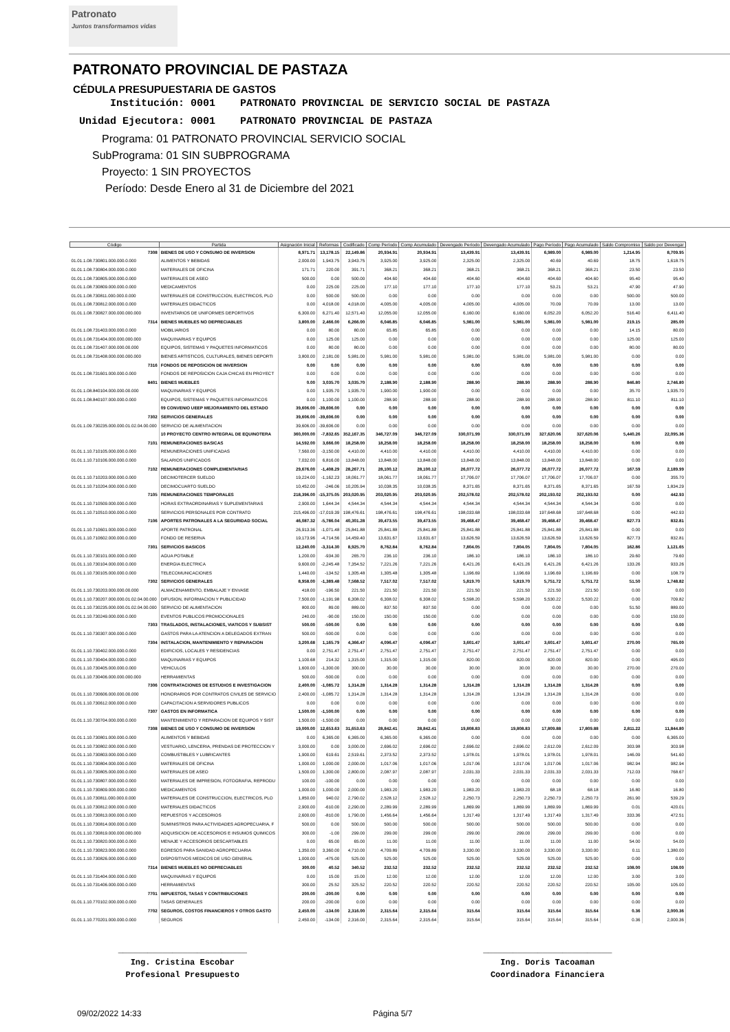Patronato
Juntos transformamos vidas
PATRONATO PROVINCIAL DE PASTAZA
CÉDULA PRESUPUESTARIA DE GASTOS
Institución: 0001 PATRONATO PROVINCIAL DE SERVICIO SOCIAL DE PASTAZA Unidad Ejecutora: 0001 PATRONATO PROVINCIAL DE PASTAZA
Programa: 01 PATRONATO PROVINCIAL SERVICIO SOCIAL
SubPrograma: 01 SIN SUBPROGRAMA
Proyecto: 1 SIN PROYECTOS
Período: Desde Enero al 31 de Diciembre del 2021
| Código | Partida | Asignación Inicial | Reformas | Codificado | Comp Período | Comp Acumulado | Devengado Período | Devengado Acumulado | Pago Período | Pago Acumulado | Saldo Compromiso | Saldo por Devengar |
| --- | --- | --- | --- | --- | --- | --- | --- | --- | --- | --- | --- | --- |
| 7308 | BIENES DE USO Y CONSUMO DE INVERSION | 8,971.71 | 13,178.15 | 22,149.86 | 20,934.91 | 20,934.91 | 13,439.91 | 13,439.91 | 6,989.00 | 6,989.00 | 1,214.95 | 8,709.95 |
| 01.01.1.08.730801.000.000.0.000 | ALIMENTOS Y BEBIDAS | 2,000.00 | 1,943.75 | 3,943.75 | 3,925.00 | 3,925.00 | 2,325.00 | 2,325.00 | 40.69 | 40.69 | 18.75 | 1,618.75 |
| 01.01.1.08.730804.000.000.0.000 | MATERIALES DE OFICINA | 171.71 | 220.00 | 391.71 | 368.21 | 368.21 | 368.21 | 368.21 | 368.21 | 368.21 | 23.50 | 23.50 |
| 01.01.1.08.730805.000.000.0.000 | MATERIALES DE ASEO | 500.00 | 0.00 | 500.00 | 404.60 | 404.60 | 404.60 | 404.60 | 404.60 | 404.60 | 95.40 | 95.40 |
| 01.01.1.08.730809.000.000.0.000 | MEDICAMENTOS | 0.00 | 225.00 | 225.00 | 177.10 | 177.10 | 177.10 | 177.10 | 53.21 | 53.21 | 47.90 | 47.90 |
| 01.01.1.08.730811.000.000.0.000 | MATERIALES DE CONSTRUCCION, ELECTRICOS, PLO | 0.00 | 500.00 | 500.00 | 0.00 | 0.00 | 0.00 | 0.00 | 0.00 | 0.00 | 500.00 | 500.00 |
| 01.01.1.08.730812.000.000.0.000 | MATERIALES DIDACTICOS | 0.00 | 4,018.00 | 4,018.00 | 4,005.00 | 4,005.00 | 4,005.00 | 4,005.00 | 70.09 | 70.09 | 13.00 | 13.00 |
| 01.01.1.08.730827.000.000.000.000 | INVENTARIOS DE UNIFORMES DEPORTIVOS | 6,300.00 | 6,271.40 | 12,571.40 | 12,055.00 | 12,055.00 | 6,160.00 | 6,160.00 | 6,052.20 | 6,052.20 | 516.40 | 6,411.40 |
| 7314 | BIENES MUEBLES NO DEPRECIABLES | 3,800.00 | 2,466.00 | 6,266.00 | 6,046.85 | 6,046.85 | 5,981.00 | 5,981.00 | 5,981.00 | 5,981.00 | 219.15 | 285.00 |
| 01.01.1.08.731403.000.000.0.000 | MOBILIARIOS | 0.00 | 80.00 | 80.00 | 65.85 | 65.85 | 0.00 | 0.00 | 0.00 | 0.00 | 14.15 | 80.00 |
| 01.01.1.08.731404.000.000.000.000 | MAQUINARIAS Y EQUIPOS | 0.00 | 125.00 | 125.00 | 0.00 | 0.00 | 0.00 | 0.00 | 0.00 | 0.00 | 125.00 | 125.00 |
| 01.01.1.08.731407.000.000.00.000 | EQUIPOS, SISTEMAS Y PAQUETES INFORMATICOS | 0.00 | 80.00 | 80.00 | 0.00 | 0.00 | 0.00 | 0.00 | 0.00 | 0.00 | 80.00 | 80.00 |
| 01.01.1.08.731408.000.000.000.000 | BIENES ARTISTICOS, CULTURALES, BIENES DEPORTI | 3,800.00 | 2,181.00 | 5,981.00 | 5,981.00 | 5,981.00 | 5,981.00 | 5,981.00 | 5,981.00 | 5,981.00 | 0.00 | 0.00 |
| 7316 | FONDOS DE REPOSICION DE INVERSION | 0.00 | 0.00 | 0.00 | 0.00 | 0.00 | 0.00 | 0.00 | 0.00 | 0.00 | 0.00 | 0.00 |
| 01.01.1.08.731601.000.000.0.000 | FONDOS DE REPOSICION CAJA CHICAS EN PROYECT | 0.00 | 0.00 | 0.00 | 0.00 | 0.00 | 0.00 | 0.00 | 0.00 | 0.00 | 0.00 | 0.00 |
| 8401 | BIENES MUEBLES | 0.00 | 3,035.70 | 3,035.70 | 2,188.90 | 2,188.90 | 288.90 | 288.90 | 288.90 | 288.90 | 846.80 | 2,746.80 |
| 01.01.1.08.840104.000.000.00.000 | MAQUINARIAS Y EQUIPOS | 0.00 | 1,935.70 | 1,935.70 | 1,900.00 | 1,900.00 | 0.00 | 0.00 | 0.00 | 0.00 | 35.70 | 1,935.70 |
| 01.01.1.08.840107.000.000.0.000 | EQUIPOS, SISTEMAS Y PAQUETES INFORMATICOS | 0.00 | 1,100.00 | 1,100.00 | 288.90 | 288.90 | 288.90 | 288.90 | 288.90 | 288.90 | 811.10 | 811.10 |
| | 09 CONVENIO UEEP MEJORAMIENTO DEL ESTADO | 39,606.00 | -39,606.00 | 0.00 | 0.00 | 0.00 | 0.00 | 0.00 | 0.00 | 0.00 | 0.00 | 0.00 |
| 7302 | SERVICIOS GENERALES | 39,606.00 | -39,606.00 | 0.00 | 0.00 | 0.00 | 0.00 | 0.00 | 0.00 | 0.00 | 0.00 | 0.00 |
| 01.01.1.09.730235.000.000.01.02.04.00.000 | SERVICIO DE ALIMENTACION | 39,606.00 | -39,606.00 | 0.00 | 0.00 | 0.00 | 0.00 | 0.00 | 0.00 | 0.00 | 0.00 | 0.00 |
| | 10 PROYECTO CENTRO INTEGRAL DE EQUINOTERA | 360,000.00 | -7,832.65 | 352,167.35 | 346,727.09 | 346,727.09 | 330,071.99 | 330,071.99 | 327,620.06 | 327,620.06 | 5,440.26 | 22,095.36 |
| 7101 | REMUNERACIONES BASICAS | 14,592.00 | 3,666.00 | 18,258.00 | 18,258.00 | 18,258.00 | 18,258.00 | 18,258.00 | 18,258.00 | 18,258.00 | 0.00 | 0.00 |
| 01.01.1.10.710105.000.000.0.000 | REMUNERACIONES UNIFICADAS | 7,560.00 | -3,150.00 | 4,410.00 | 4,410.00 | 4,410.00 | 4,410.00 | 4,410.00 | 4,410.00 | 4,410.00 | 0.00 | 0.00 |
| 01.01.1.10.710106.000.000.0.000 | SALARIOS UNIFICADOS | 7,032.00 | 6,816.00 | 13,848.00 | 13,848.00 | 13,848.00 | 13,848.00 | 13,848.00 | 13,848.00 | 13,848.00 | 0.00 | 0.00 |
| 7102 | REMUNERACIONES COMPLEMENTARIAS | 29,676.00 | -1,408.29 | 28,267.71 | 28,100.12 | 28,100.12 | 26,077.72 | 26,077.72 | 26,077.72 | 26,077.72 | 167.59 | 2,189.99 |
| 01.01.1.10.710203.000.000.0.000 | DECIMOTERCER SUELDO | 19,224.00 | -1,162.23 | 18,061.77 | 18,061.77 | 18,061.77 | 17,706.07 | 17,706.07 | 17,706.07 | 17,706.07 | 0.00 | 355.70 |
| 01.01.1.10.710204.000.000.0.000 | DECIMOCUARTO SUELDO | 10,452.00 | -246.06 | 10,205.94 | 10,038.35 | 10,038.35 | 8,371.65 | 8,371.65 | 8,371.65 | 8,371.65 | 167.59 | 1,834.29 |
| 7105 | REMUNERACIONES TEMPORALES | 218,396.00 | -15,375.05 | 203,020.95 | 203,020.95 | 203,020.95 | 202,578.02 | 202,578.02 | 202,193.02 | 202,193.02 | 0.00 | 442.93 |
| 01.01.1.10.710509.000.000.0.000 | HORAS EXTRAORDINARIAS Y SUPLEMENTARIAS | 2,900.00 | 1,644.34 | 4,544.34 | 4,544.34 | 4,544.34 | 4,544.34 | 4,544.34 | 4,544.34 | 4,544.34 | 0.00 | 0.00 |
| 01.01.1.10.710510.000.000.0.000 | SERVICIOS PERSONALES POR CONTRATO | 215,496.00 | -17,019.39 | 198,476.61 | 198,476.61 | 198,476.61 | 198,033.68 | 198,033.68 | 197,648.68 | 197,648.68 | 0.00 | 442.93 |
| 7106 | APORTES PATRONALES A LA SEGURIDAD SOCIAL | 46,087.32 | -5,786.04 | 40,301.28 | 39,473.55 | 39,473.55 | 39,468.47 | 39,468.47 | 39,468.47 | 39,468.47 | 827.73 | 832.81 |
| 01.01.1.10.710601.000.000.0.000 | APORTE PATRONAL | 26,913.36 | -1,071.48 | 25,841.88 | 25,841.88 | 25,841.88 | 25,841.88 | 25,841.88 | 25,841.88 | 25,841.88 | 0.00 | 0.00 |
| 01.01.1.10.710602.000.000.0.000 | FONDO DE RESERVA | 19,173.96 | -4,714.56 | 14,459.40 | 13,631.67 | 13,631.67 | 13,626.59 | 13,626.59 | 13,626.59 | 13,626.59 | 827.73 | 832.81 |
| 7301 | SERVICIOS BASICOS | 12,240.00 | -3,314.30 | 8,925.70 | 8,762.84 | 8,762.84 | 7,804.05 | 7,804.05 | 7,804.05 | 7,804.05 | 162.86 | 1,121.65 |
| 01.01.1.10.730101.000.000.0.000 | AGUA POTABLE | 1,200.00 | -934.30 | 265.70 | 236.10 | 236.10 | 186.10 | 186.10 | 186.10 | 186.10 | 29.60 | 79.60 |
| 01.01.1.10.730104.000.000.0.000 | ENERGIA ELECTRICA | 9,600.00 | -2,245.48 | 7,354.52 | 7,221.26 | 7,221.26 | 6,421.26 | 6,421.26 | 6,421.26 | 6,421.26 | 133.26 | 933.26 |
| 01.01.1.10.730105.000.000.0.000 | TELECOMUNICACIONES | 1,440.00 | -134.52 | 1,305.48 | 1,305.48 | 1,305.48 | 1,196.69 | 1,196.69 | 1,196.69 | 1,196.69 | 0.00 | 108.79 |
| 7302 | SERVICIOS GENERALES | 8,958.00 | -1,389.48 | 7,568.52 | 7,517.02 | 7,517.02 | 5,819.70 | 5,819.70 | 5,751.72 | 5,751.72 | 51.50 | 1,748.82 |
| 01.01.1.10.730203.000.000.00.000 | ALMACENAMIENTO, EMBALAJE Y ENVASE | 418.00 | -196.50 | 221.50 | 221.50 | 221.50 | 221.50 | 221.50 | 221.50 | 221.50 | 0.00 | 0.00 |
| 01.01.1.10.730207.000.000.01.02.04.00.000 | DIFUSION, INFORMACION Y PUBLICIDAD | 7,500.00 | -1,191.98 | 6,308.02 | 6,308.02 | 6,308.02 | 5,598.20 | 5,598.20 | 5,530.22 | 5,530.22 | 0.00 | 709.82 |
| 01.01.1.10.730235.000.000.01.02.04.00.000 | SERVICIO DE ALIMENTACION | 800.00 | 89.00 | 889.00 | 837.50 | 837.50 | 0.00 | 0.00 | 0.00 | 0.00 | 51.50 | 889.00 |
| 01.01.1.10.730249.000.000.0.000 | EVENTOS PUBLICOS PROMOCIONALES | 240.00 | -90.00 | 150.00 | 150.00 | 150.00 | 0.00 | 0.00 | 0.00 | 0.00 | 0.00 | 150.00 |
| 7303 | TRASLADOS, INSTALACIONES, VIATICOS Y SUBSIST | 500.00 | -500.00 | 0.00 | 0.00 | 0.00 | 0.00 | 0.00 | 0.00 | 0.00 | 0.00 | 0.00 |
| 01.01.1.10.730307.000.000.0.000 | GASTOS PARA LA ATENCION A DELEGADOS EXTRAN | 500.00 | -500.00 | 0.00 | 0.00 | 0.00 | 0.00 | 0.00 | 0.00 | 0.00 | 0.00 | 0.00 |
| 7304 | INSTALACION, MANTENIMIENTO Y REPARACION | 3,200.68 | 1,165.79 | 4,366.47 | 4,096.47 | 4,096.47 | 3,601.47 | 3,601.47 | 3,601.47 | 3,601.47 | 270.00 | 765.00 |
| 01.01.1.10.730402.000.000.0.000 | EDIFICIOS, LOCALES Y RESIDENCIAS | 0.00 | 2,751.47 | 2,751.47 | 2,751.47 | 2,751.47 | 2,751.47 | 2,751.47 | 2,751.47 | 2,751.47 | 0.00 | 0.00 |
| 01.01.1.10.730404.000.000.0.000 | MAQUINARIAS Y EQUIPOS | 1,100.68 | 214.32 | 1,315.00 | 1,315.00 | 1,315.00 | 820.00 | 820.00 | 820.00 | 820.00 | 0.00 | 495.00 |
| 01.01.1.10.730405.000.000.0.000 | VEHICULOS | 1,600.00 | -1,300.00 | 300.00 | 30.00 | 30.00 | 30.00 | 30.00 | 30.00 | 30.00 | 270.00 | 270.00 |
| 01.01.1.10.730406.000.000.000.000 | HERRAMIENTAS | 500.00 | -500.00 | 0.00 | 0.00 | 0.00 | 0.00 | 0.00 | 0.00 | 0.00 | 0.00 | 0.00 |
| 7306 | CONTRATACIONES DE ESTUDIOS E INVESTIGACION | 2,400.00 | -1,085.72 | 1,314.28 | 1,314.28 | 1,314.28 | 1,314.28 | 1,314.28 | 1,314.28 | 1,314.28 | 0.00 | 0.00 |
| 01.01.1.10.730606.000.000.00.000 | HONORARIOS POR CONTRATOS CIVILES DE SERVICIO | 2,400.00 | -1,085.72 | 1,314.28 | 1,314.28 | 1,314.28 | 1,314.28 | 1,314.28 | 1,314.28 | 1,314.28 | 0.00 | 0.00 |
| 01.01.1.10.730612.000.000.0.000 | CAPACITACION A SERVIDORES PUBLICOS | 0.00 | 0.00 | 0.00 | 0.00 | 0.00 | 0.00 | 0.00 | 0.00 | 0.00 | 0.00 | 0.00 |
| 7307 | GASTOS EN INFORMATICA | 1,500.00 | -1,500.00 | 0.00 | 0.00 | 0.00 | 0.00 | 0.00 | 0.00 | 0.00 | 0.00 | 0.00 |
| 01.01.1.10.730704.000.000.0.000 | MANTENIMIENTO Y REPARACION DE EQUIPOS Y SIST | 1,500.00 | -1,500.00 | 0.00 | 0.00 | 0.00 | 0.00 | 0.00 | 0.00 | 0.00 | 0.00 | 0.00 |
| 7308 | BIENES DE USO Y CONSUMO DE INVERSION | 19,000.00 | 12,653.63 | 31,653.63 | 28,842.41 | 28,842.41 | 19,808.83 | 19,808.83 | 17,809.88 | 17,809.88 | 2,811.22 | 11,844.80 |
| 01.01.1.10.730801.000.000.0.000 | ALIMENTOS Y BEBIDAS | 0.00 | 6,365.00 | 6,365.00 | 6,365.00 | 6,365.00 | 0.00 | 0.00 | 0.00 | 0.00 | 0.00 | 6,365.00 |
| 01.01.1.10.730802.000.000.0.000 | VESTUARIO, LENCERIA, PRENDAS DE PROTECCION Y | 3,000.00 | 0.00 | 3,000.00 | 2,696.02 | 2,696.02 | 2,696.02 | 2,696.02 | 2,612.09 | 2,612.09 | 303.98 | 303.98 |
| 01.01.1.10.730803.000.000.0.000 | COMBUSTIBLES Y LUBRICANTES | 1,900.00 | 619.61 | 2,519.61 | 2,373.52 | 2,373.52 | 1,978.01 | 1,978.01 | 1,978.01 | 1,978.01 | 146.09 | 541.60 |
| 01.01.1.10.730804.000.000.0.000 | MATERIALES DE OFICINA | 1,000.00 | 1,000.00 | 2,000.00 | 1,017.06 | 1,017.06 | 1,017.06 | 1,017.06 | 1,017.06 | 1,017.06 | 982.94 | 982.94 |
| 01.01.1.10.730805.000.000.0.000 | MATERIALES DE ASEO | 1,500.00 | 1,300.00 | 2,800.00 | 2,087.97 | 2,087.97 | 2,031.33 | 2,031.33 | 2,031.33 | 2,031.33 | 712.03 | 768.67 |
| 01.01.1.10.730807.000.000.0.000 | MATERIALES DE IMPRESION, FOTOGRAFIA, REPRODU | 100.00 | -100.00 | 0.00 | 0.00 | 0.00 | 0.00 | 0.00 | 0.00 | 0.00 | 0.00 | 0.00 |
| 01.01.1.10.730809.000.000.0.000 | MEDICAMENTOS | 1,000.00 | 1,000.00 | 2,000.00 | 1,983.20 | 1,983.20 | 1,983.20 | 1,983.20 | 68.18 | 68.18 | 16.80 | 16.80 |
| 01.01.1.10.730811.000.000.0.000 | MATERIALES DE CONSTRUCCION, ELECTRICOS, PLO | 1,850.00 | 940.02 | 2,790.02 | 2,528.12 | 2,528.12 | 2,250.73 | 2,250.73 | 2,250.73 | 2,250.73 | 261.90 | 539.29 |
| 01.01.1.10.730812.000.000.0.000 | MATERIALES DIDACTICOS | 2,900.00 | -610.00 | 2,290.00 | 2,289.99 | 2,289.99 | 1,869.99 | 1,869.99 | 1,869.99 | 1,869.99 | 0.01 | 420.01 |
| 01.01.1.10.730813.000.000.0.000 | REPUESTOS Y ACCESORIOS | 2,600.00 | -810.00 | 1,790.00 | 1,456.64 | 1,456.64 | 1,317.49 | 1,317.49 | 1,317.49 | 1,317.49 | 333.36 | 472.51 |
| 01.01.1.10.730814.000.000.0.000 | SUMINISTROS PARA ACTIVIDADES AGROPECUARIA, F | 500.00 | 0.00 | 500.00 | 500.00 | 500.00 | 500.00 | 500.00 | 500.00 | 500.00 | 0.00 | 0.00 |
| 01.01.1.10.730819.000.000.000.000 | ADQUISICION DE ACCESORIOS E INSUMOS QUIMICOS | 300.00 | -1.00 | 299.00 | 299.00 | 299.00 | 299.00 | 299.00 | 299.00 | 299.00 | 0.00 | 0.00 |
| 01.01.1.10.730820.000.000.0.000 | MENAJE Y ACCESORIOS DESCARTABLES | 0.00 | 65.00 | 65.00 | 11.00 | 11.00 | 11.00 | 11.00 | 11.00 | 11.00 | 54.00 | 54.00 |
| 01.01.1.10.730823.000.000.0.000 | EGRESOS PARA SANIDAD AGROPECUARIA | 1,350.00 | 3,360.00 | 4,710.00 | 4,709.89 | 4,709.89 | 3,330.00 | 3,330.00 | 3,330.00 | 3,330.00 | 0.11 | 1,380.00 |
| 01.01.1.10.730826.000.000.0.000 | DISPOSITIVOS MEDICOS DE USO GENERAL | 1,000.00 | -475.00 | 525.00 | 525.00 | 525.00 | 525.00 | 525.00 | 525.00 | 525.00 | 0.00 | 0.00 |
| 7314 | BIENES MUEBLES NO DEPRECIABLES | 300.00 | 40.52 | 340.52 | 232.52 | 232.52 | 232.52 | 232.52 | 232.52 | 232.52 | 108.00 | 108.00 |
| 01.01.1.10.731404.000.000.0.000 | MAQUINARIAS Y EQUIPOS | 0.00 | 15.00 | 15.00 | 12.00 | 12.00 | 12.00 | 12.00 | 12.00 | 12.00 | 3.00 | 3.00 |
| 01.01.1.10.731406.000.000.0.000 | HERRAMIENTAS | 300.00 | 25.52 | 325.52 | 220.52 | 220.52 | 220.52 | 220.52 | 220.52 | 220.52 | 105.00 | 105.00 |
| 7701 | IMPUESTOS, TASAS Y CONTRIBUCIONES | 200.00 | -200.00 | 0.00 | 0.00 | 0.00 | 0.00 | 0.00 | 0.00 | 0.00 | 0.00 | 0.00 |
| 01.01.1.10.770102.000.000.0.000 | TASAS GENERALES | 200.00 | -200.00 | 0.00 | 0.00 | 0.00 | 0.00 | 0.00 | 0.00 | 0.00 | 0.00 | 0.00 |
| 7702 | SEGUROS, COSTOS FINANCIEROS Y OTROS GASTO | 2,450.00 | -134.00 | 2,316.00 | 2,315.64 | 2,315.64 | 315.64 | 315.64 | 315.64 | 315.64 | 0.36 | 2,000.36 |
| 01.01.1.10.770201.000.000.0.000 | SEGUROS | 2,450.00 | -134.00 | 2,316.00 | 2,315.64 | 2,315.64 | 315.64 | 315.64 | 315.64 | 315.64 | 0.36 | 2,000.36 |
__________________________
Ing. Cristina Escobar
Profesional Presupuesto
__________________________
Ing. Doris Tacoaman
Coordinadora Financiera
09/02/2022 14:33 Página 5/7